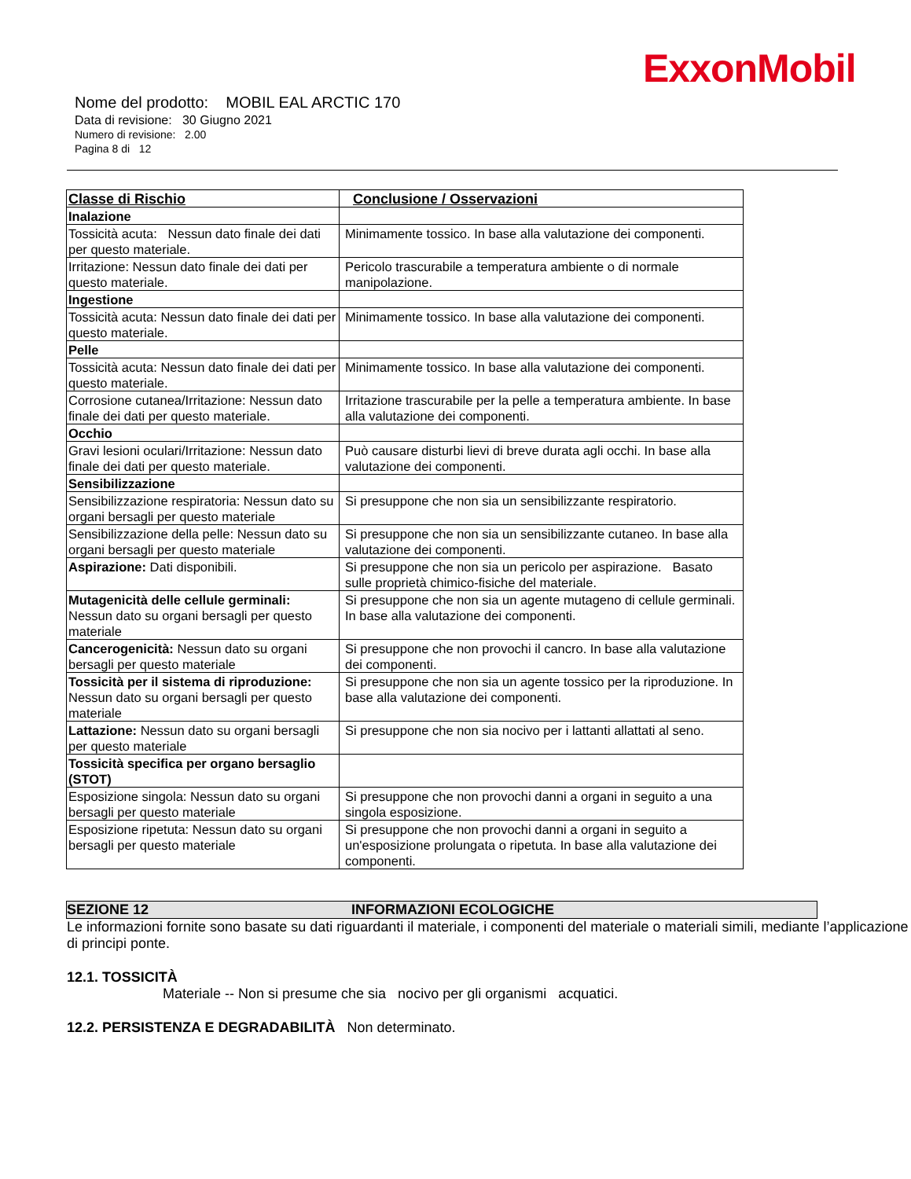ExxonMobil
Nome del prodotto: MOBIL EAL ARCTIC 170
Data di revisione: 30 Giugno 2021
Numero di revisione: 2.00
Pagina 8 di 12
| Classe di Rischio | Conclusione / Osservazioni |
| --- | --- |
| Inalazione | |
| Tossicità acuta: Nessun dato finale dei dati per questo materiale. | Minimamente tossico. In base alla valutazione dei componenti. |
| Irritazione: Nessun dato finale dei dati per questo materiale. | Pericolo trascurabile a temperatura ambiente o di normale manipolazione. |
| Ingestione | |
| Tossicità acuta: Nessun dato finale dei dati per questo materiale. | Minimamente tossico. In base alla valutazione dei componenti. |
| Pelle | |
| Tossicità acuta: Nessun dato finale dei dati per questo materiale. | Minimamente tossico. In base alla valutazione dei componenti. |
| Corrosione cutanea/Irritazione: Nessun dato finale dei dati per questo materiale. | Irritazione trascurabile per la pelle a temperatura ambiente. In base alla valutazione dei componenti. |
| Occhio | |
| Gravi lesioni oculari/Irritazione: Nessun dato finale dei dati per questo materiale. | Può causare disturbi lievi di breve durata agli occhi. In base alla valutazione dei componenti. |
| Sensibilizzazione | |
| Sensibilizzazione respiratoria: Nessun dato su organi bersagli per questo materiale | Si presuppone che non sia un sensibilizzante respiratorio. |
| Sensibilizzazione della pelle: Nessun dato su organi bersagli per questo materiale | Si presuppone che non sia un sensibilizzante cutaneo. In base alla valutazione dei componenti. |
| Aspirazione: Dati disponibili. | Si presuppone che non sia un pericolo per aspirazione. Basato sulle proprietà chimico-fisiche del materiale. |
| Mutagenicità delle cellule germinali: Nessun dato su organi bersagli per questo materiale | Si presuppone che non sia un agente mutageno di cellule germinali. In base alla valutazione dei componenti. |
| Cancerogenicità: Nessun dato su organi bersagli per questo materiale | Si presuppone che non provochi il cancro. In base alla valutazione dei componenti. |
| Tossicità per il sistema di riproduzione: Nessun dato su organi bersagli per questo materiale | Si presuppone che non sia un agente tossico per la riproduzione. In base alla valutazione dei componenti. |
| Lattazione: Nessun dato su organi bersagli per questo materiale | Si presuppone che non sia nocivo per i lattanti allattati al seno. |
| Tossicità specifica per organo bersaglio (STOT) | |
| Esposizione singola: Nessun dato su organi bersagli per questo materiale | Si presuppone che non provochi danni a organi in seguito a una singola esposizione. |
| Esposizione ripetuta: Nessun dato su organi bersagli per questo materiale | Si presuppone che non provochi danni a organi in seguito a un'esposizione prolungata o ripetuta. In base alla valutazione dei componenti. |
SEZIONE 12 INFORMAZIONI ECOLOGICHE
Le informazioni fornite sono basate su dati riguardanti il materiale, i componenti del materiale o materiali simili, mediante l’applicazione di principi ponte.
12.1. TOSSICITÀ
Materiale -- Non si presume che sia nocivo per gli organismi acquatici.
12.2. PERSISTENZA E DEGRADABILITÀ Non determinato.